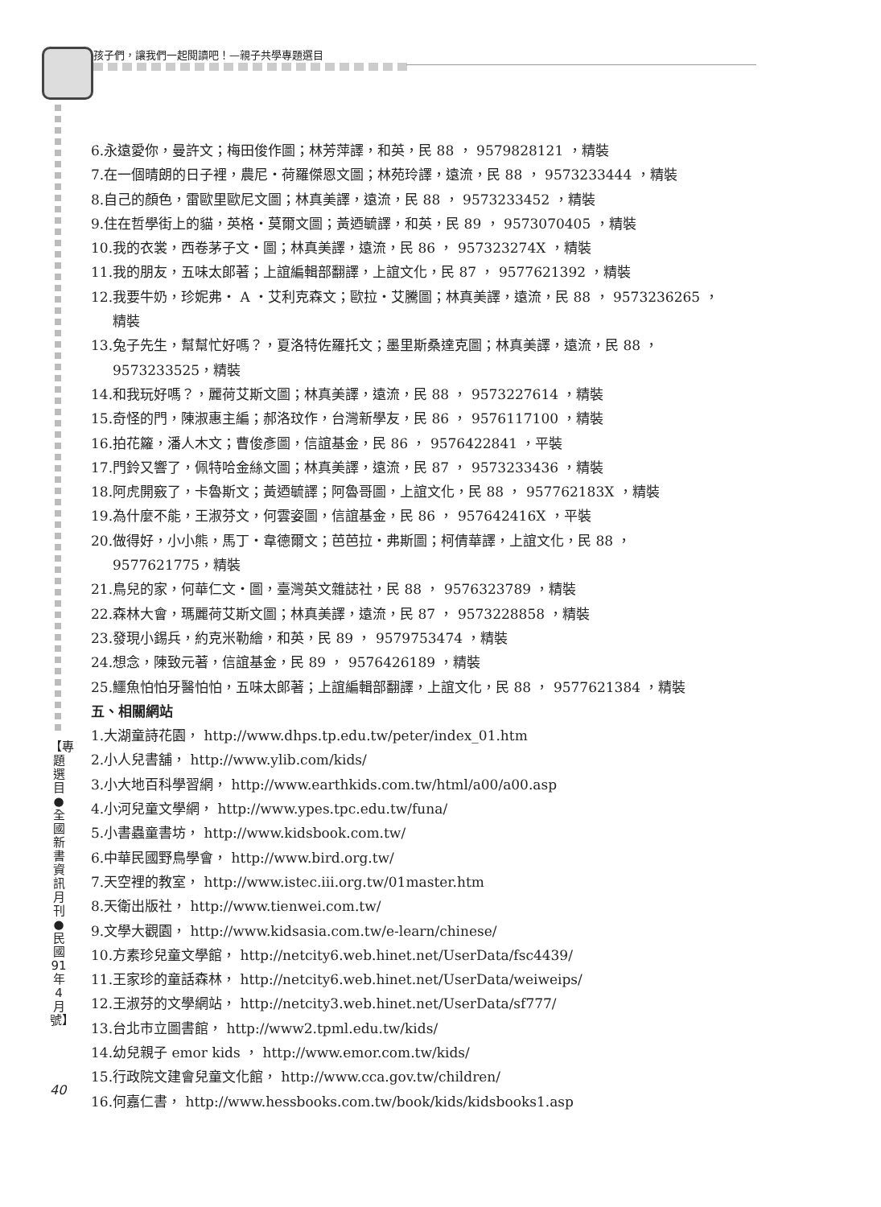孩子們，讓我們一起閱讀吧！—親子共學專題選目
6.永遠愛你，曼許文；梅田俊作圖；林芳萍譯，和英，民 88 ， 9579828121 ，精裝
7.在一個晴朗的日子裡，農尼・荷羅傑恩文圖；林苑玲譯，遠流，民 88 ， 9573233444 ，精裝
8.自己的顏色，雷歐里歐尼文圖；林真美譯，遠流，民 88 ， 9573233452 ，精裝
9.住在哲學街上的貓，英格・莫爾文圖；黃迺毓譯，和英，民 89 ， 9573070405 ，精裝
10.我的衣裳，西卷茅子文・圖；林真美譯，遠流，民 86 ， 957323274X ，精裝
11.我的朋友，五味太郎著；上誼編輯部翻譯，上誼文化，民 87 ， 9577621392 ，精裝
12.我要牛奶，珍妮弗・ A ・艾利克森文；歐拉・艾騰圖；林真美譯，遠流，民 88 ， 9573236265 ，
精裝
13.兔子先生，幫幫忙好嗎？，夏洛特佐羅托文；墨里斯桑達克圖；林真美譯，遠流，民 88 ，
9573233525，精裝
14.和我玩好嗎？，麗荷艾斯文圖；林真美譯，遠流，民 88 ， 9573227614 ，精裝
15.奇怪的門，陳淑惠主編；郝洛玟作，台灣新學友，民 86 ， 9576117100 ，精裝
16.拍花籮，潘人木文；曹俊彥圖，信誼基金，民 86 ， 9576422841 ，平裝
17.門鈴又響了，佩特哈金絲文圖；林真美譯，遠流，民 87 ， 9573233436 ，精裝
18.阿虎開竅了，卡魯斯文；黃迺毓譯；阿魯哥圖，上誼文化，民 88 ， 957762183X ，精裝
19.為什麼不能，王淑芬文，何雲姿圖，信誼基金，民 86 ， 957642416X ，平裝
20.做得好，小小熊，馬丁・韋德爾文；芭芭拉・弗斯圖；柯倩華譯，上誼文化，民 88 ，
9577621775，精裝
21.鳥兒的家，何華仁文・圖，臺灣英文雜誌社，民 88 ， 9576323789 ，精裝
22.森林大會，瑪麗荷艾斯文圖；林真美譯，遠流，民 87 ， 9573228858 ，精裝
23.發現小錫兵，約克米勒繪，和英，民 89 ， 9579753474 ，精裝
24.想念，陳致元著，信誼基金，民 89 ， 9576426189 ，精裝
25.鱷魚怕怕牙醫怕怕，五味太郎著；上誼編輯部翻譯，上誼文化，民 88 ， 9577621384 ，精裝
五、相關網站
1.大湖童詩花園， http://www.dhps.tp.edu.tw/peter/index_01.htm
2.小人兒書舖， http://www.ylib.com/kids/
3.小大地百科學習網， http://www.earthkids.com.tw/html/a00/a00.asp
4.小河兒童文學網， http://www.ypes.tpc.edu.tw/funa/
5.小書蟲童書坊， http://www.kidsbook.com.tw/
6.中華民國野鳥學會， http://www.bird.org.tw/
7.天空裡的教室， http://www.istec.iii.org.tw/01master.htm
8.天衛出版社， http://www.tienwei.com.tw/
9.文學大觀園， http://www.kidsasia.com.tw/e-learn/chinese/
10.方素珍兒童文學館， http://netcity6.web.hinet.net/UserData/fsc4439/
11.王家珍的童話森林， http://netcity6.web.hinet.net/UserData/weiweips/
12.王淑芬的文學網站， http://netcity3.web.hinet.net/UserData/sf777/
13.台北市立圖書館， http://www2.tpml.edu.tw/kids/
14.幼兒親子 emor kids ， http://www.emor.com.tw/kids/
15.行政院文建會兒童文化館， http://www.cca.gov.tw/children/
16.何嘉仁書， http://www.hessbooks.com.tw/book/kids/kidsbooks1.asp
【專題選目●全國新書資訊月刊●民國91年4月號】
40